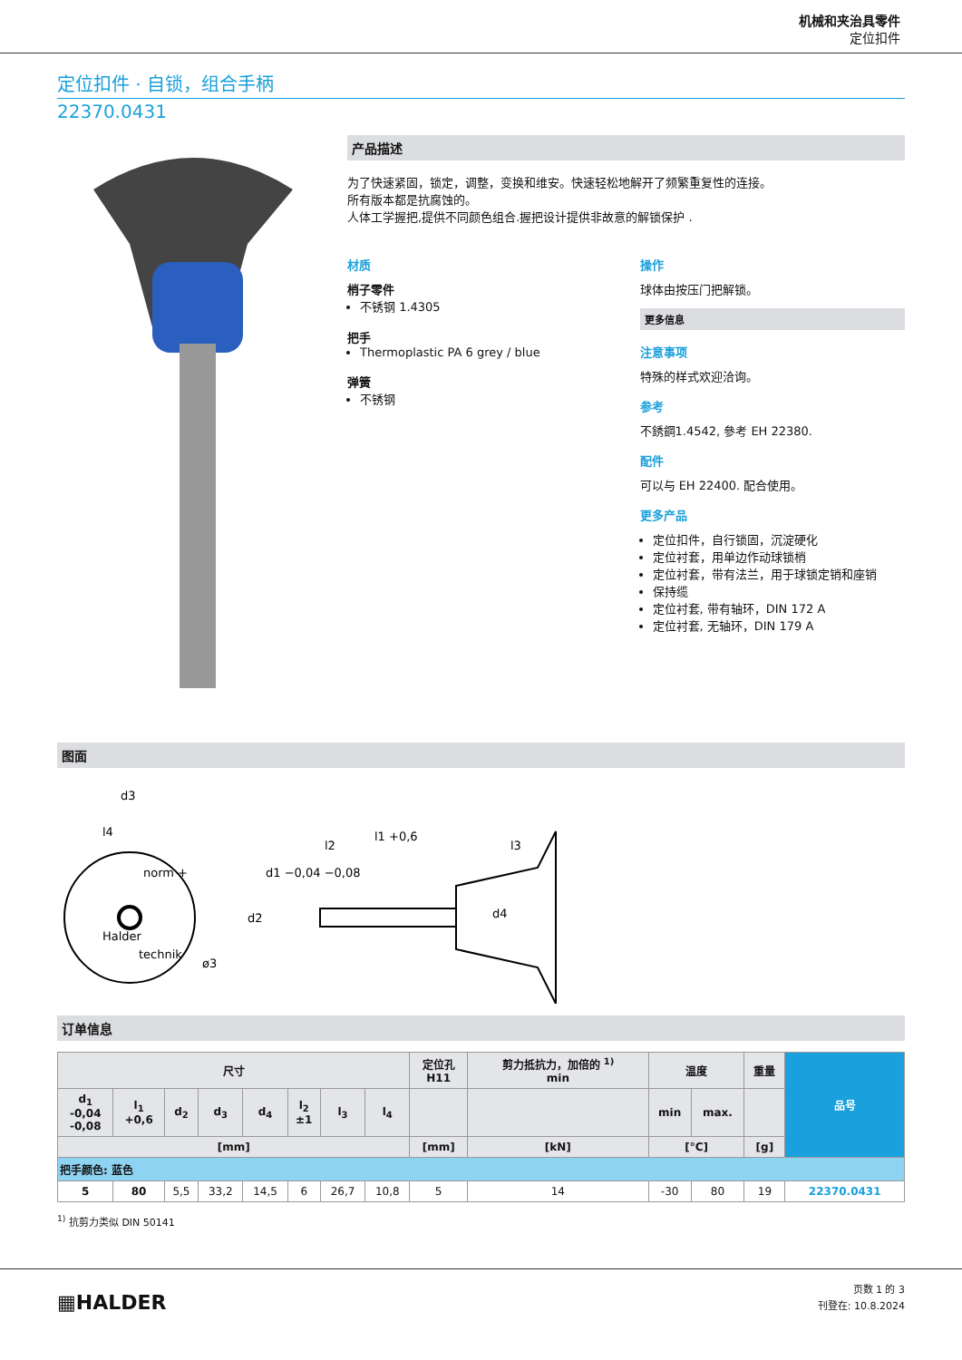机械和夹治具零件
定位扣件
定位扣件 · 自锁，组合手柄
22370.0431
产品描述
为了快速紧固，锁定，调整，变换和维安。快速轻松地解开了频繁重复性的连接。
所有版本都是抗腐蚀的。
人体工学握把,提供不同颜色组合.握把设计提供非故意的解锁保护 .
材质
梢子零件
不锈钢 1.4305
把手
Thermoplastic PA 6 grey / blue
弹簧
不锈钢
操作
球体由按压门把解锁。
更多信息
注意事项
特殊的样式欢迎洽询。
参考
不銹鋼1.4542, 參考 EH 22380.
配件
可以与 EH 22400. 配合使用。
更多产品
定位扣件，自行锁固，沉淀硬化
定位衬套，用单边作动球锁梢
定位衬套，带有法兰，用于球锁定销和座销
保持缆
定位衬套, 带有轴环，DIN 172 A
定位衬套, 无轴环，DIN 179 A
图面
d3
l4
l2
l1 +0,6
l3
d2
d4
d1 −0,04 −0,08
ø3
norm +
Halder
technik
订单信息
| 尺寸 | | | | | | | | 定位孔 H11 | 剪力抵抗力，加倍的 <sup>1)</sup> min | 温度 | | 重量 | 品号 |
| --- | --- | --- | --- | --- | --- | --- | --- | --- | --- | --- | --- | --- | --- |
| d<sub>1</sub> -0,04 -0,08 | l<sub>1</sub> +0,6 | d<sub>2</sub> | d<sub>3</sub> | d<sub>4</sub> | l<sub>2</sub> ±1 | l<sub>3</sub> | l<sub>4</sub> | | | min | max. | | |
| [mm] | | | | | | | | [mm] | [kN] | [°C] | | [g] | |
| 把手颜色: 蓝色 | | | | | | | | | | | | | |
| 5 | 80 | 5,5 | 33,2 | 14,5 | 6 | 26,7 | 10,8 | 5 | 14 | -30 | 80 | 19 | 22370.0431 |
<sup>1)</sup> 抗剪力类似 DIN 50141
▦HALDER
页数 1 的 3
刊登在: 10.8.2024